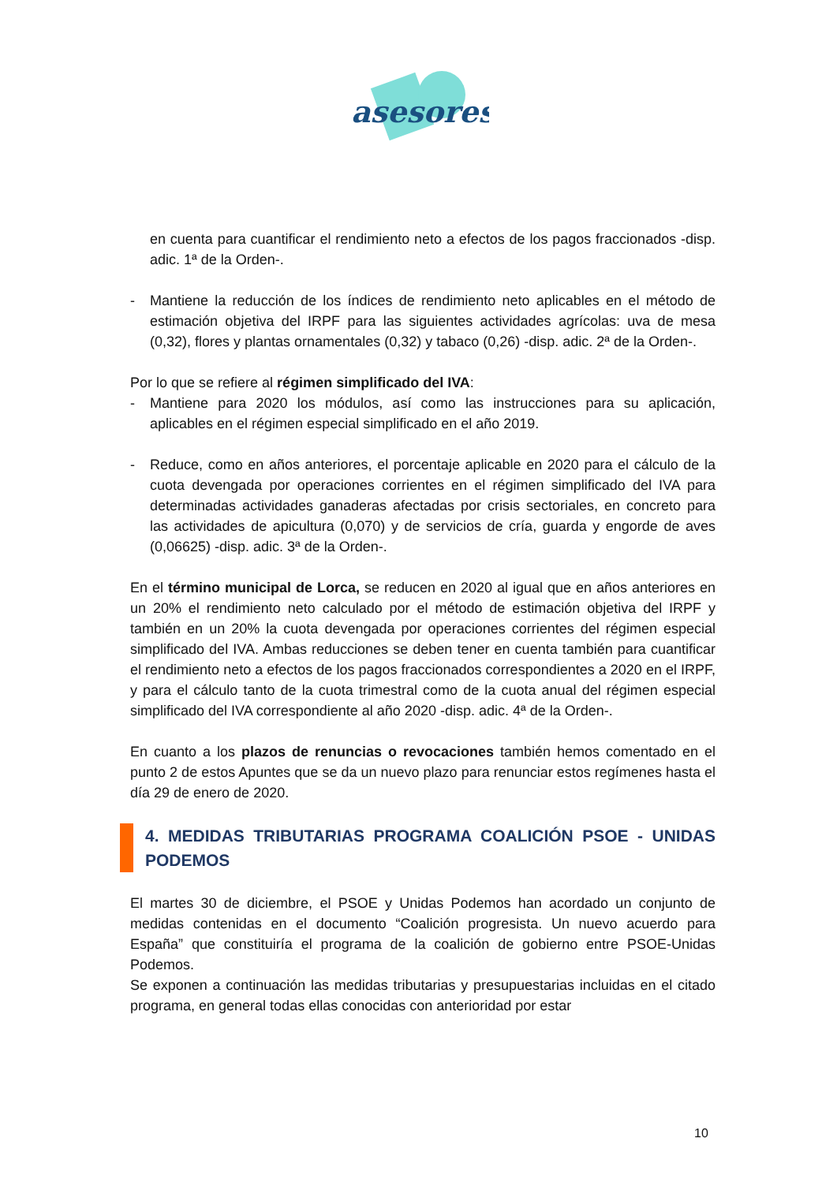asesores
en cuenta para cuantificar el rendimiento neto a efectos de los pagos fraccionados -disp. adic. 1ª de la Orden-.
- Mantiene la reducción de los índices de rendimiento neto aplicables en el método de estimación objetiva del IRPF para las siguientes actividades agrícolas: uva de mesa (0,32), flores y plantas ornamentales (0,32) y tabaco (0,26) -disp. adic. 2ª de la Orden-.
Por lo que se refiere al régimen simplificado del IVA:
- Mantiene para 2020 los módulos, así como las instrucciones para su aplicación, aplicables en el régimen especial simplificado en el año 2019.
- Reduce, como en años anteriores, el porcentaje aplicable en 2020 para el cálculo de la cuota devengada por operaciones corrientes en el régimen simplificado del IVA para determinadas actividades ganaderas afectadas por crisis sectoriales, en concreto para las actividades de apicultura (0,070) y de servicios de cría, guarda y engorde de aves (0,06625) -disp. adic. 3ª de la Orden-.
En el término municipal de Lorca, se reducen en 2020 al igual que en años anteriores en un 20% el rendimiento neto calculado por el método de estimación objetiva del IRPF y también en un 20% la cuota devengada por operaciones corrientes del régimen especial simplificado del IVA. Ambas reducciones se deben tener en cuenta también para cuantificar el rendimiento neto a efectos de los pagos fraccionados correspondientes a 2020 en el IRPF, y para el cálculo tanto de la cuota trimestral como de la cuota anual del régimen especial simplificado del IVA correspondiente al año 2020 -disp. adic. 4ª de la Orden-.
En cuanto a los plazos de renuncias o revocaciones también hemos comentado en el punto 2 de estos Apuntes que se da un nuevo plazo para renunciar estos regímenes hasta el día 29 de enero de 2020.
4. MEDIDAS TRIBUTARIAS PROGRAMA COALICIÓN PSOE - UNIDAS PODEMOS
El martes 30 de diciembre, el PSOE y Unidas Podemos han acordado un conjunto de medidas contenidas en el documento “Coalición progresista. Un nuevo acuerdo para España” que constituiría el programa de la coalición de gobierno entre PSOE-Unidas Podemos.
Se exponen a continuación las medidas tributarias y presupuestarias incluidas en el citado programa, en general todas ellas conocidas con anterioridad por estar
10